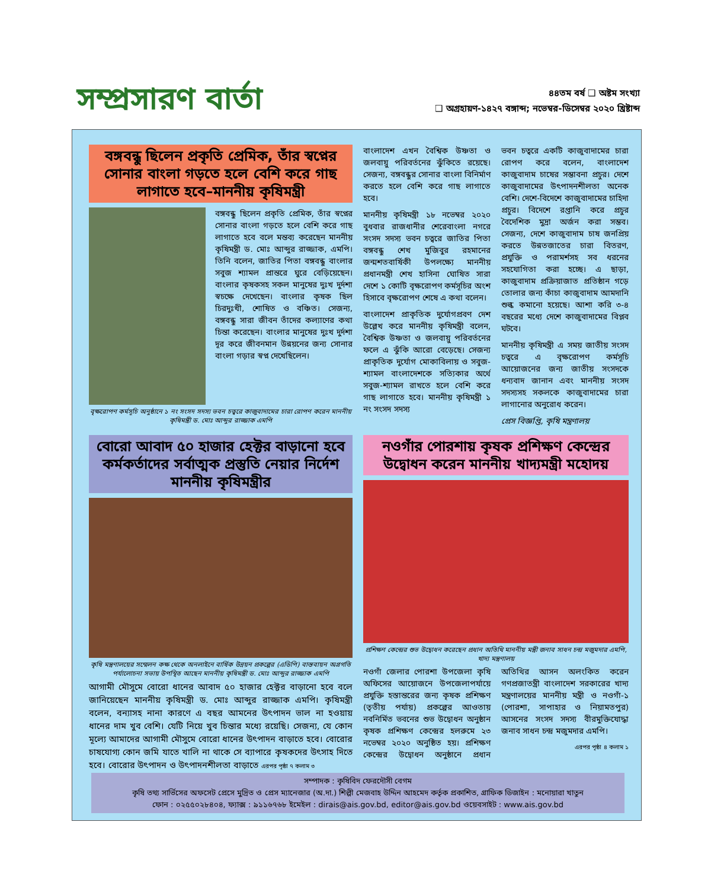সম্প্রসারণ বার্তা
৪৪তম বর্ষ ❑ অষ্টম সংখ্যা
❑ অগ্রহায়ণ-১৪২৭ বঙ্গাব্দ; নভেম্বর-ডিসেম্বর ২০২০ খ্রিষ্টাব্দ
বঙ্গবন্ধু ছিলেন প্রকৃতি প্রেমিক, তাঁর স্বপ্নের সোনার বাংলা গড়তে হলে বেশি করে গাছ লাগাতে হবে–মাননীয় কৃষিমন্ত্রী
বঙ্গবন্ধু ছিলেন প্রকৃতি প্রেমিক, তাঁর স্বপ্নের সোনার বাংলা গড়তে হলে বেশি করে গাছ লাগাতে হবে বলে মন্তব্য করেছেন মাননীয় কৃষিমন্ত্রী ড. মোঃ আব্দুর রাজ্জাক, এমপি। তিনি বলেন, জাতির পিতা বঙ্গবন্ধু বাংলার সবুজ শ্যামল প্রান্তরে ঘুরে বেড়িয়েছেন। বাংলার কৃষকসহ সকল মানুষের দুঃখ দুর্দশা স্বচক্ষে দেখেছেন। বাংলার কৃষক ছিল চিরদুঃখী, শোষিত ও বঞ্চিত। সেজন্য, বঙ্গবন্ধু সারা জীবন তাঁদের কল্যাণের কথা চিন্তা করেছেন। বাংলার মানুষের দুঃখ দুর্দশা দূর করে জীবনমান উন্নয়নের জন্য সোনার বাংলা গড়ার স্বপ্ন দেখেছিলেন।
বৃক্ষরোপণ কর্মসূচি অনুষ্ঠানে ১ নং সংসদ সদস্য ভবন চত্বরে কাজুবাদামের চারা রোপণ করেন মাননীয় কৃষিমন্ত্রী ড. মোঃ আব্দুর রাজ্জাক এমপি
বাংলাদেশ এখন বৈশ্বিক উষ্ণতা ও জলবায়ু পরিবর্তনের ঝুঁকিতে রয়েছে। সেজন্য, বঙ্গবন্ধুর সোনার বাংলা বিনির্মাণ করতে হলে বেশি করে গাছ লাগাতে হবে।
মাননীয় কৃষিমন্ত্রী ১৮ নভেম্বর ২০২০ বুধবার রাজধানীর শেরেবাংলা নগরে সংসদ সদস্য ভবন চত্বরে জাতির পিতা বঙ্গবন্ধু শেখ মুজিবুর রহমানের জন্মশতবার্ষিকী উপলক্ষ্যে মাননীয় প্রধানমন্ত্রী শেখ হাসিনা ঘোষিত সারা দেশে ১ কোটি বৃক্ষরোপণ কর্মসূচির অংশ হিসাবে বৃক্ষরোপণ শেষে এ কথা বলেন।
বাংলাদেশ প্রাকৃতিক দুর্যোগপ্রবণ দেশ উল্লেখ করে মাননীয় কৃষিমন্ত্রী বলেন, বৈশ্বিক উষ্ণতা ও জলবায়ু পরিবর্তনের ফলে এ ঝুঁকি আরো বেড়েছে। সেজন্য প্রাকৃতিক দুর্যোগ মোকাবিলায় ও সবুজ-শ্যামল বাংলাদেশকে সত্যিকার অর্থে সবুজ-শ্যামল রাখতে হলে বেশি করে গাছ লাগাতে হবে। মাননীয় কৃষিমন্ত্রী ১ নং সংসদ সদস্য
ভবন চত্বরে একটি কাজুবাদামের চারা রোপণ করে বলেন, বাংলাদেশ কাজুবাদাম চাষের সম্ভাবনা প্রচুর। দেশে কাজুবাদামের উৎপাদনশীলতা অনেক বেশি। দেশে-বিদেশে কাজুবাদামের চাহিদা প্রচুর। বিদেশে রপ্তানি করে প্রচুর বৈদেশিক মুদ্রা অর্জন করা সম্ভব। সেজন্য, দেশে কাজুবাদাম চাষ জনপ্রিয় করতে উন্নতজাতের চারা বিতরণ, প্রযুক্তি ও পরামর্শসহ সব ধরনের সহযোগিতা করা হচ্ছে। এ ছাড়া, কাজুবাদাম প্রক্রিয়াজাত প্রতিষ্ঠান গড়ে তোলার জন্য কাঁচা কাজুবাদাম আমদানি শুল্ক কমানো হয়েছে। আশা করি ৩-৪ বছরের মধ্যে দেশে কাজুবাদামের বিপ্লব ঘটবে।
মাননীয় কৃষিমন্ত্রী এ সময় জাতীয় সংসদ চত্বরে এ বৃক্ষরোপণ কর্মসূচি আয়োজনের জন্য জাতীয় সংসদকে ধন্যবাদ জানান এবং মাননীয় সংসদ সদস্যসহ সকলকে কাজুবাদামের চারা লাগানোর অনুরোধ করেন।
প্রেস বিজ্ঞপ্তি, কৃষি মন্ত্রণালয়
বোরো আবাদ ৫০ হাজার হেক্টর বাড়ানো হবে কর্মকর্তাদের সর্বাত্মক প্রস্তুতি নেয়ার নির্দেশ মাননীয় কৃষিমন্ত্রীর
কৃষি মন্ত্রণালয়ের সম্মেলন কক্ষ থেকে অনলাইনে বার্ষিক উন্নয়ন প্রকল্পের (এডিপি) বাস্তবায়ন অগ্রগতি পর্যালোচনা সভায় উপস্থিত আছেন মাননীয় কৃষিমন্ত্রী ড. মোঃ আব্দুর রাজ্জাক এমপি
আগামী মৌসুমে বোরো ধানের আবাদ ৫০ হাজার হেক্টর বাড়ানো হবে বলে জানিয়েছেন মাননীয় কৃষিমন্ত্রী ড. মোঃ আব্দুর রাজ্জাক এমপি। কৃষিমন্ত্রী বলেন, বন্যাসহ নানা কারণে এ বছর আমনের উৎপাদন ভাল না হওয়ায় ধানের দাম খুব বেশি। যেটি নিয়ে খুব চিন্তার মধ্যে রয়েছি। সেজন্য, যে কোন মূল্যে আমাদের আগামী মৌসুমে বোরো ধানের উৎপাদন বাড়াতে হবে। বোরোর চাষযোগ্য কোন জমি যাতে খালি না থাকে সে ব্যাপারে কৃষকদের উৎসাহ দিতে হবে। বোরোর উৎপাদন ও উৎপাদনশীলতা বাড়াতে এরপর পৃষ্ঠা ৭ কলাম ৩
নওগাঁর পোরশায় কৃষক প্রশিক্ষণ কেন্দ্রের উদ্বোধন করেন মাননীয় খাদ্যমন্ত্রী মহোদয়
প্রশিক্ষণ কেন্দ্রের শুভ উদ্বোধন করেছেন প্রধান অতিথি মাননীয় মন্ত্রী জনাব সাধন চন্দ্র মজুমদার এমপি, খাদ্য মন্ত্রণালয়
নওগাঁ জেলার পোরশা উপজেলা কৃষি অফিসের আয়োজনে উপজেলাপর্যায়ে প্রযুক্তি হস্তান্তরের জন্য কৃষক প্রশিক্ষণ (তৃতীয় পর্যায়) প্রকল্পের আওতায় নবনির্মিত ভবনের শুভ উদ্বোধন অনুষ্ঠান কৃষক প্রশিক্ষণ কেন্দ্রের হলরুমে ২৩ নভেম্বর ২০২০ অনুষ্ঠিত হয়। প্রশিক্ষণ কেন্দ্রের উদ্বোধন অনুষ্ঠানে প্রধান অতিথির আসন অলংকিত করেন গণপ্রজাতন্ত্রী বাংলাদেশ সরকারের খাদ্য মন্ত্রণালয়ের মাননীয় মন্ত্রী ও নওগাঁ-১ (পোরশা, সাপাহার ও নিয়ামতপুর) আসনের সংসদ সদস্য বীরমুক্তিযোদ্ধা জনাব সাধন চন্দ্র মজুমদার এমপি।
এরপর পৃষ্ঠা ৪ কলাম ১
সম্পাদক : কৃষিবিদ ফেরদৌসী বেগম
কৃষি তথ্য সার্ভিসের অফসেট প্রেসে মুদ্রিত ও প্রেস ম্যানেজার (অ.দা.) শিল্পী মেজবাহ উদ্দিন আহমেদ কর্তৃক প্রকাশিত, গ্রাফিক ডিজাইন : মনোয়ারা খাতুন
ফোন : ০২৫৫০২৮৪০৪, ফ্যাক্স : ৯১১৬৭৬৮ ইমেইল : dirais@ais.gov.bd, editor@ais.gov.bd ওয়েবসাইট : www.ais.gov.bd